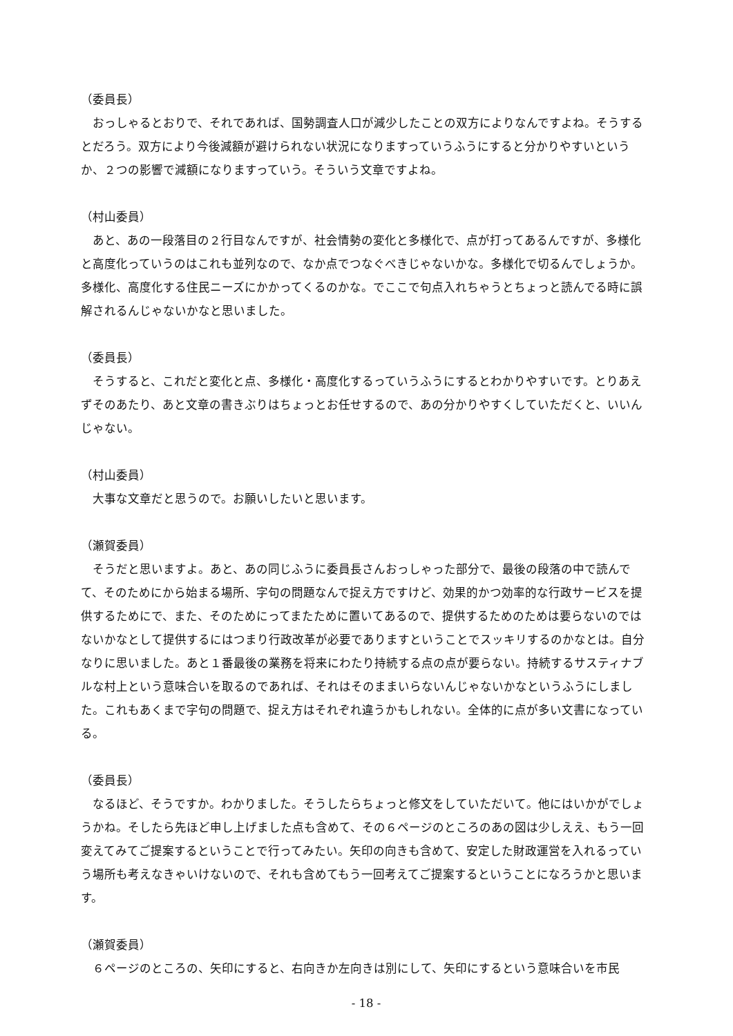（委員長）
おっしゃるとおりで、それであれば、国勢調査人口が減少したことの双方によりなんですよね。そうするとだろう。双方により今後減額が避けられない状況になりますっていうふうにすると分かりやすいというか、２つの影響で減額になりますっていう。そういう文章ですよね。
（村山委員）
あと、あの一段落目の２行目なんですが、社会情勢の変化と多様化で、点が打ってあるんですが、多様化と高度化っていうのはこれも並列なので、なか点でつなぐべきじゃないかな。多様化で切るんでしょうか。多様化、高度化する住民ニーズにかかってくるのかな。でここで句点入れちゃうとちょっと読んでる時に誤解されるんじゃないかなと思いました。
（委員長）
そうすると、これだと変化と点、多様化・高度化するっていうふうにするとわかりやすいです。とりあえずそのあたり、あと文章の書きぶりはちょっとお任せするので、あの分かりやすくしていただくと、いいんじゃない。
（村山委員）
大事な文章だと思うので。お願いしたいと思います。
（瀬賀委員）
そうだと思いますよ。あと、あの同じふうに委員長さんおっしゃった部分で、最後の段落の中で読んでて、そのためにから始まる場所、字句の問題なんで捉え方ですけど、効果的かつ効率的な行政サービスを提供するためにで、また、そのためにってまたために置いてあるので、提供するためのためは要らないのではないかなとして提供するにはつまり行政改革が必要でありますということでスッキリするのかなとは。自分なりに思いました。あと１番最後の業務を将来にわたり持続する点の点が要らない。持続するサスティナブルな村上という意味合いを取るのであれば、それはそのままいらないんじゃないかなというふうにしました。これもあくまで字句の問題で、捉え方はそれぞれ違うかもしれない。全体的に点が多い文書になっている。
（委員長）
なるほど、そうですか。わかりました。そうしたらちょっと修文をしていただいて。他にはいかがでしょうかね。そしたら先ほど申し上げました点も含めて、その６ページのところのあの図は少しええ、もう一回変えてみてご提案するということで行ってみたい。矢印の向きも含めて、安定した財政運営を入れるっていう場所も考えなきゃいけないので、それも含めてもう一回考えてご提案するということになろうかと思います。
（瀬賀委員）
６ページのところの、矢印にすると、右向きか左向きは別にして、矢印にするという意味合いを市民
- 18 -